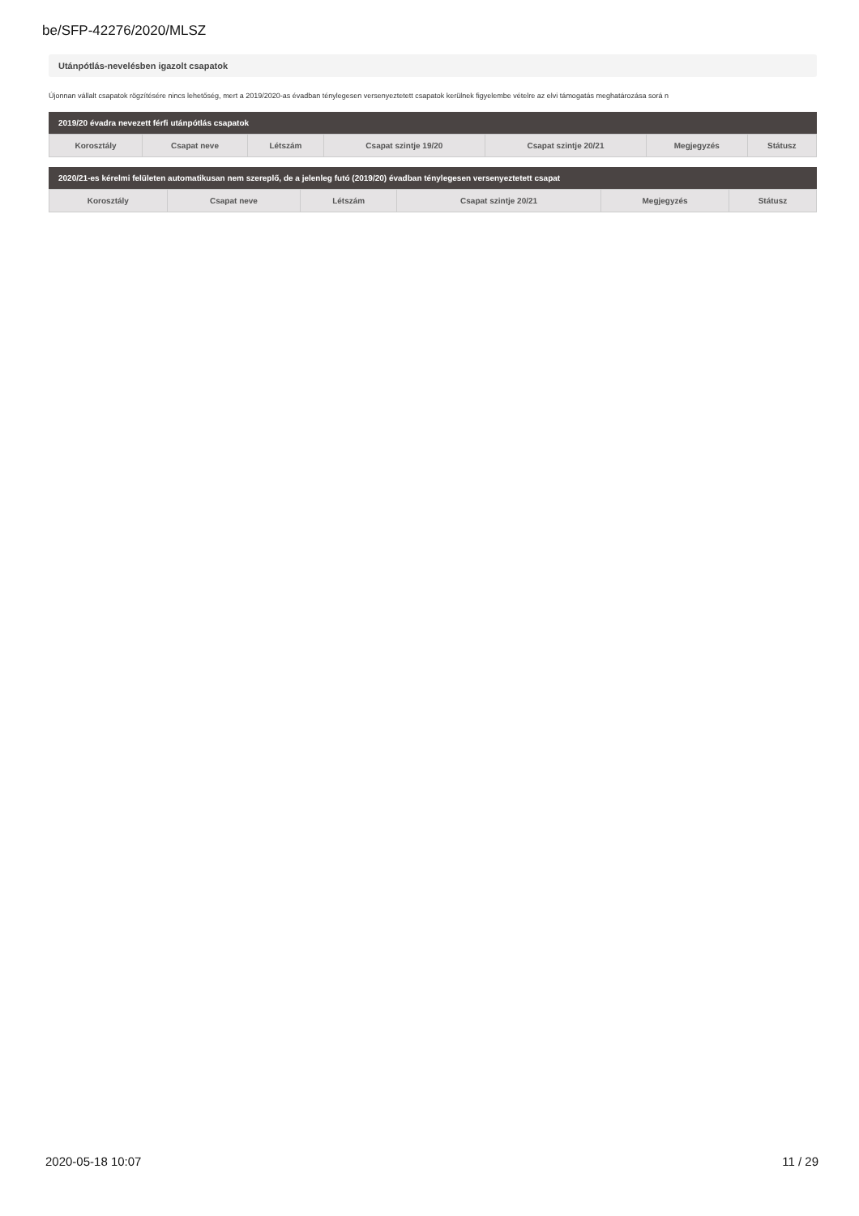be/SFP-42276/2020/MLSZ
Utánpótlás-nevelésben igazolt csapatok
Újonnan vállalt csapatok rögzítésére nincs lehetőség, mert a 2019/2020-as évadban ténylegesen versenyeztetett csapatok kerülnek figyelembe vételre az elvi támogatás meghatározása sorá n
2019/20 évadra nevezett férfi utánpótlás csapatok
| Korosztály | Csapat neve | Létszám | Csapat szintje 19/20 | Csapat szintje 20/21 | Megjegyzés | Státusz |
| --- | --- | --- | --- | --- | --- | --- |
2020/21-es kérelmi felületen automatikusan nem szereplő, de a jelenleg futó (2019/20) évadban ténylegesen versenyeztetett csapat
| Korosztály | Csapat neve | Létszám | Csapat szintje 20/21 | Megjegyzés | Státusz |
| --- | --- | --- | --- | --- | --- |
2020-05-18 10:07 11 / 29